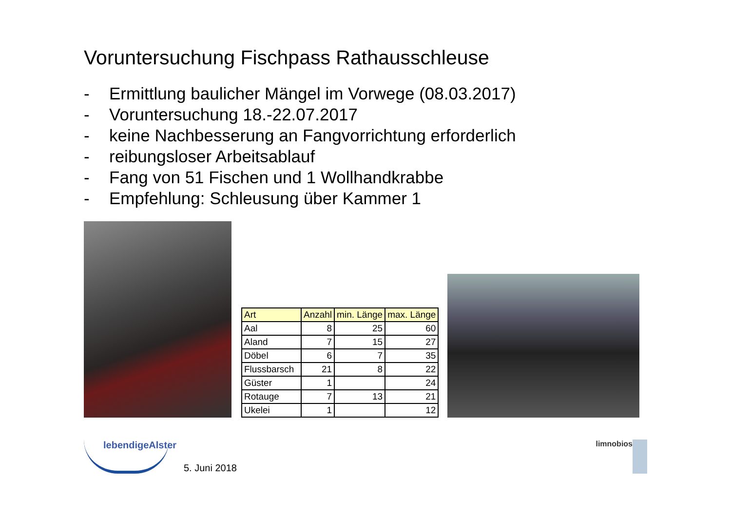Voruntersuchung Fischpass Rathausschleuse
- Ermittlung baulicher Mängel im Vorwege (08.03.2017)
- Voruntersuchung 18.-22.07.2017
- keine Nachbesserung an Fangvorrichtung erforderlich
- reibungsloser Arbeitsablauf
- Fang von 51 Fischen und 1 Wollhandkrabbe
- Empfehlung: Schleusung über Kammer 1
| Art | Anzahl | min. Länge | max. Länge |
| --- | --- | --- | --- |
| Aal | 8 | 25 | 60 |
| Aland | 7 | 15 | 27 |
| Döbel | 6 | 7 | 35 |
| Flussbarsch | 21 | 8 | 22 |
| Güster | 1 | | 24 |
| Rotauge | 7 | 13 | 21 |
| Ukelei | 1 | | 12 |
lebendigeAlster
5. Juni 2018
limnobios